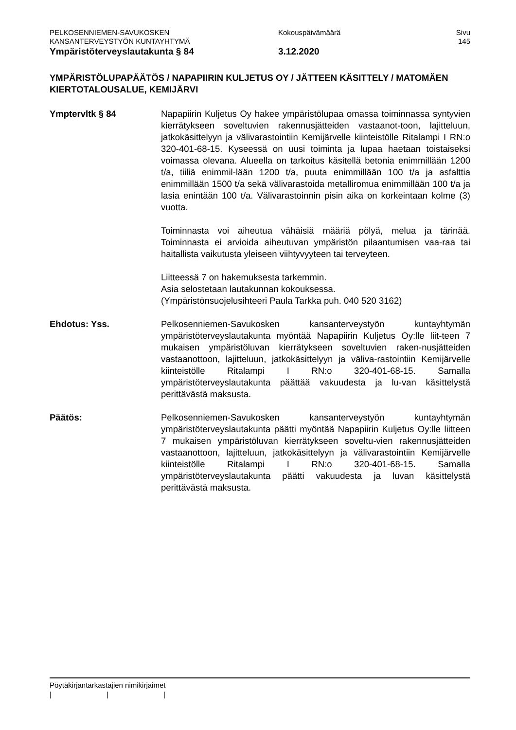PELKOSENNIEMEN-SAVUKOSKEN
KANSANTERVEYSTYÖN KUNTAYHTYMÄ
Ympäristöterveyslautakunta § 84
Kokouspäivämäärä
3.12.2020
Sivu
145
YMPÄRISTÖLUPAPÄÄTÖS / NAPAPIIRIN KULJETUS OY / JÄTTEEN KÄSITTELY / MATOMÄEN KIERTOTALOUSALUE, KEMIJÄRVI
Ymptervltk § 84 Napapiirin Kuljetus Oy hakee ympäristölupaa omassa toiminnassa syntyvien kierrätykseen soveltuvien rakennusjätteiden vastaanot-toon, lajitteluun, jatkokäsittelyyn ja välivarastointiin Kemijärvelle kiinteistölle Ritalampi I RN:o 320-401-68-15. Kyseessä on uusi toiminta ja lupaa haetaan toistaiseksi voimassa olevana. Alueella on tarkoitus käsitellä betonia enimmillään 1200 t/a, tiiliä enimmil-lään 1200 t/a, puuta enimmillään 100 t/a ja asfalttia enimmillään 1500 t/a sekä välivarastoida metalliromua enimmillään 100 t/a ja lasia enintään 100 t/a. Välivarastoinnin pisin aika on korkeintaan kolme (3) vuotta.
Toiminnasta voi aiheutua vähäisiä määriä pölyä, melua ja tärinää. Toiminnasta ei arvioida aiheutuvan ympäristön pilaantumisen vaa-raa tai haitallista vaikutusta yleiseen viihtyvyyteen tai terveyteen.
Liitteessä 7 on hakemuksesta tarkemmin.
Asia selostetaan lautakunnan kokouksessa.
(Ympäristönsuojelusihteeri Paula Tarkka puh. 040 520 3162)
Ehdotus: Yss. Pelkosenniemen-Savukosken kansanterveystyön kuntayhtymän ympäristöterveyslautakunta myöntää Napapiirin Kuljetus Oy:lle liit-teen 7 mukaisen ympäristöluvan kierrätykseen soveltuvien raken-nusjätteiden vastaanottoon, lajitteluun, jatkokäsittelyyn ja väliva-rastointiin Kemijärvelle kiinteistölle Ritalampi I RN:o 320-401-68-15. Samalla ympäristöterveyslautakunta päättää vakuudesta ja lu-van käsittelystä perittävästä maksusta.
Päätös: Pelkosenniemen-Savukosken kansanterveystyön kuntayhtymän ympäristöterveyslautakunta päätti myöntää Napapiirin Kuljetus Oy:lle liitteen 7 mukaisen ympäristöluvan kierrätykseen soveltu-vien rakennusjätteiden vastaanottoon, lajitteluun, jatkokäsittelyyn ja välivarastointiin Kemijärvelle kiinteistölle Ritalampi I RN:o 320-401-68-15. Samalla ympäristöterveyslautakunta päätti vakuudesta ja luvan käsittelystä perittävästä maksusta.
Pöytäkirjantarkastajien nimikirjaimet
| | |